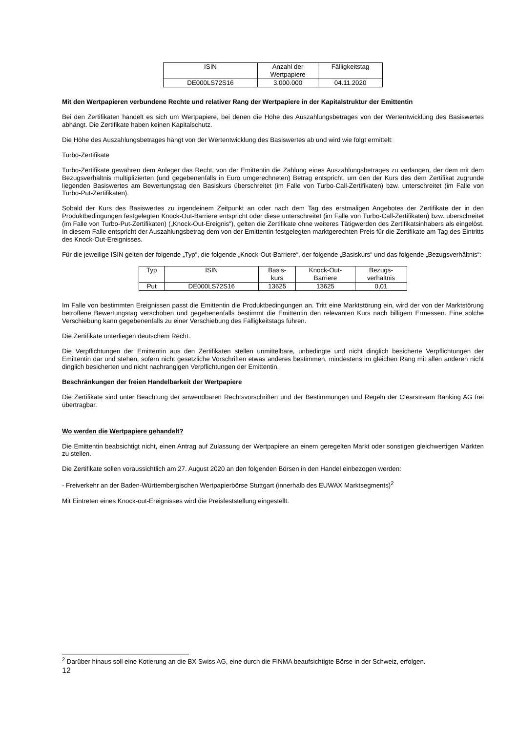| ISIN | Anzahl der Wertpapiere | Fälligkeitstag |
| DE000LS72S16 | 3.000.000 | 04.11.2020 |
Mit den Wertpapieren verbundene Rechte und relativer Rang der Wertpapiere in der Kapitalstruktur der Emittentin
Bei den Zertifikaten handelt es sich um Wertpapiere, bei denen die Höhe des Auszahlungsbetrages von der Wertentwicklung des Basiswertes abhängt. Die Zertifikate haben keinen Kapitalschutz.
Die Höhe des Auszahlungsbetrages hängt von der Wertentwicklung des Basiswertes ab und wird wie folgt ermittelt:
Turbo-Zertifikate
Turbo-Zertifikate gewähren dem Anleger das Recht, von der Emittentin die Zahlung eines Auszahlungsbetrages zu verlangen, der dem mit dem Bezugsverhältnis multiplizierten (und gegebenenfalls in Euro umgerechneten) Betrag entspricht, um den der Kurs des dem Zertifikat zugrunde liegenden Basiswertes am Bewertungstag den Basiskurs überschreitet (im Falle von Turbo-Call-Zertifikaten) bzw. unterschreitet (im Falle von Turbo-Put-Zertifikaten).
Sobald der Kurs des Basiswertes zu irgendeinem Zeitpunkt an oder nach dem Tag des erstmaligen Angebotes der Zertifikate der in den Produktbedingungen festgelegten Knock-Out-Barriere entspricht oder diese unterschreitet (im Falle von Turbo-Call-Zertifikaten) bzw. überschreitet (im Falle von Turbo-Put-Zertifikaten) („Knock-Out-Ereignis“), gelten die Zertifikate ohne weiteres Tätigwerden des Zertifikatsinhabers als eingelöst. In diesem Falle entspricht der Auszahlungsbetrag dem von der Emittentin festgelegten marktgerechten Preis für die Zertifikate am Tag des Eintritts des Knock-Out-Ereignisses.
Für die jeweilige ISIN gelten der folgende „Typ“, die folgende „Knock-Out-Barriere“, der folgende „Basiskurs“ und das folgende „Bezugsverhältnis“:
| Typ | ISIN | Basis- kurs | Knock-Out- Barriere | Bezugs- verhältnis |
| Put | DE000LS72S16 | 13625 | 13625 | 0,01 |
Im Falle von bestimmten Ereignissen passt die Emittentin die Produktbedingungen an. Tritt eine Marktstörung ein, wird der von der Marktstörung betroffene Bewertungstag verschoben und gegebenenfalls bestimmt die Emittentin den relevanten Kurs nach billigem Ermessen. Eine solche Verschiebung kann gegebenenfalls zu einer Verschiebung des Fälligkeitstags führen.
Die Zertifikate unterliegen deutschem Recht.
Die Verpflichtungen der Emittentin aus den Zertifikaten stellen unmittelbare, unbedingte und nicht dinglich besicherte Verpflichtungen der Emittentin dar und stehen, sofern nicht gesetzliche Vorschriften etwas anderes bestimmen, mindestens im gleichen Rang mit allen anderen nicht dinglich besicherten und nicht nachrangigen Verpflichtungen der Emittentin.
Beschränkungen der freien Handelbarkeit der Wertpapiere
Die Zertifikate sind unter Beachtung der anwendbaren Rechtsvorschriften und der Bestimmungen und Regeln der Clearstream Banking AG frei übertragbar.
Wo werden die Wertpapiere gehandelt?
Die Emittentin beabsichtigt nicht, einen Antrag auf Zulassung der Wertpapiere an einem geregelten Markt oder sonstigen gleichwertigen Märkten zu stellen.
Die Zertifikate sollen voraussichtlich am 27. August 2020 an den folgenden Börsen in den Handel einbezogen werden:
- Freiverkehr an der Baden-Württembergischen Wertpapierbörse Stuttgart (innerhalb des EUWAX Marktsegments)<sup>2</sup>
Mit Eintreten eines Knock-out-Ereignisses wird die Preisfeststellung eingestellt.
<sup>2</sup> Darüber hinaus soll eine Kotierung an die BX Swiss AG, eine durch die FINMA beaufsichtigte Börse in der Schweiz, erfolgen.
12